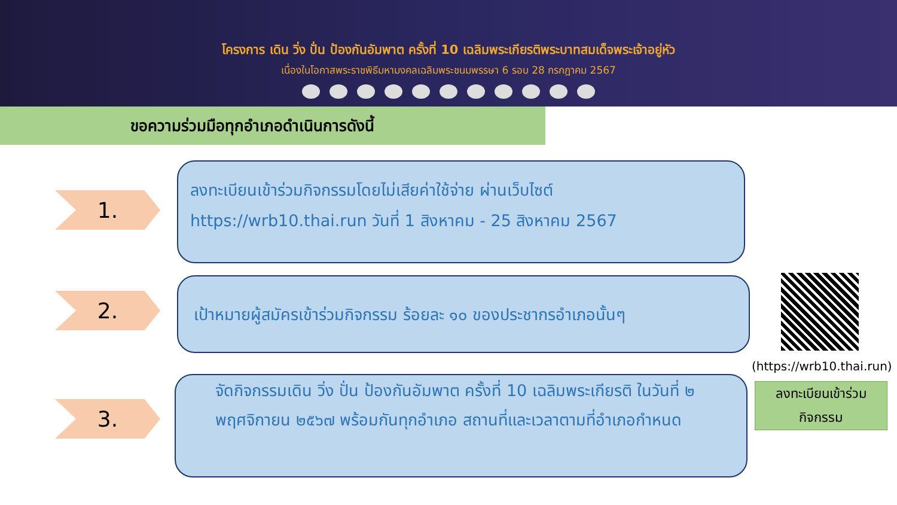โครงการ เดิน วิ่ง ปั่น ป้องกันอัมพาต ครั้งที่ 10 เฉลิมพระเกียรติพระบาทสมเด็จพระเจ้าอยู่หัว
เนื่องในโอกาสพระราชพิธีมหามงคลเฉลิมพระชนมพรรษา 6 รอบ 28 กรกฎาคม 2567
ขอความร่วมมือทุกอำเภอดำเนินการดังนี้
1.
ลงทะเบียนเข้าร่วมกิจกรรมโดยไม่เสียค่าใช้จ่าย ผ่านเว็บไซต์
https://wrb10.thai.run วันที่ 1 สิงหาคม - 25 สิงหาคม 2567
2.
เป้าหมายผู้สมัครเข้าร่วมกิจกรรม ร้อยละ ๑๐ ของประชากรอำเภอนั้นๆ
3.
จัดกิจกรรมเดิน วิ่ง ปั่น ป้องกันอัมพาต ครั้งที่ 10 เฉลิมพระเกียรติ ในวันที่ ๒ พฤศจิกายน ๒๕๖๗ พร้อมกันทุกอำเภอ สถานที่และเวลาตามที่อำเภอกำหนด
(https://wrb10.thai.run)
ลงทะเบียนเข้าร่วม
กิจกรรม